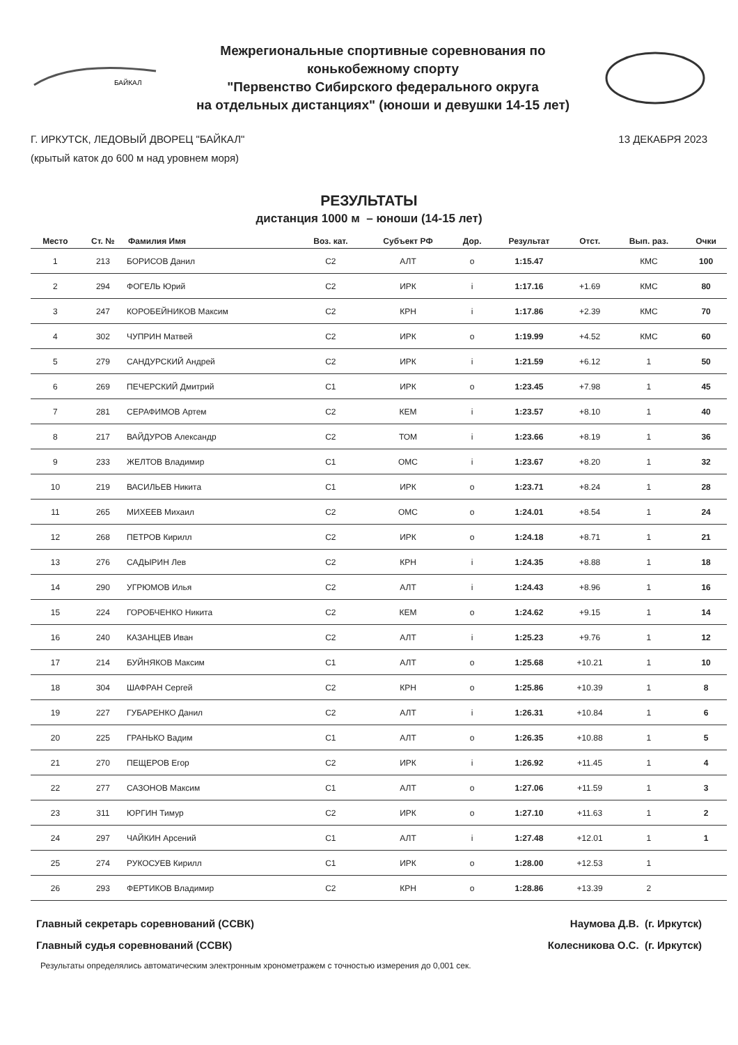БАЙКАЛ
Межрегиональные спортивные соревнования по
конькобежному спорту
"Первенство Сибирского федерального округа
на отдельных дистанциях" (юноши и девушки 14-15 лет)
Г. ИРКУТСК, ЛЕДОВЫЙ ДВОРЕЦ "БАЙКАЛ"
(крытый каток до 600 м над уровнем моря)
13 ДЕКАБРЯ 2023
РЕЗУЛЬТАТЫ
дистанция 1000 м – юноши (14-15 лет)
| Место | Ст. № | Фамилия Имя | Воз. кат. | Субъект РФ | Дор. | Результат | Отст. | Вып. раз. | Очки |
| --- | --- | --- | --- | --- | --- | --- | --- | --- | --- |
| 1 | 213 | БОРИСОВ Данил | С2 | АЛТ | o | 1:15.47 | | КМС | 100 |
| 2 | 294 | ФОГЕЛЬ Юрий | С2 | ИРК | i | 1:17.16 | +1.69 | КМС | 80 |
| 3 | 247 | КОРОБЕЙНИКОВ Максим | С2 | КРН | i | 1:17.86 | +2.39 | КМС | 70 |
| 4 | 302 | ЧУПРИН Матвей | С2 | ИРК | o | 1:19.99 | +4.52 | КМС | 60 |
| 5 | 279 | САНДУРСКИЙ Андрей | С2 | ИРК | i | 1:21.59 | +6.12 | 1 | 50 |
| 6 | 269 | ПЕЧЕРСКИЙ Дмитрий | С1 | ИРК | o | 1:23.45 | +7.98 | 1 | 45 |
| 7 | 281 | СЕРАФИМОВ Артем | С2 | КЕМ | i | 1:23.57 | +8.10 | 1 | 40 |
| 8 | 217 | ВАЙДУРОВ Александр | С2 | ТОМ | i | 1:23.66 | +8.19 | 1 | 36 |
| 9 | 233 | ЖЕЛТОВ Владимир | С1 | ОМС | i | 1:23.67 | +8.20 | 1 | 32 |
| 10 | 219 | ВАСИЛЬЕВ Никита | С1 | ИРК | o | 1:23.71 | +8.24 | 1 | 28 |
| 11 | 265 | МИХЕЕВ Михаил | С2 | ОМС | o | 1:24.01 | +8.54 | 1 | 24 |
| 12 | 268 | ПЕТРОВ Кирилл | С2 | ИРК | o | 1:24.18 | +8.71 | 1 | 21 |
| 13 | 276 | САДЫРИН Лев | С2 | КРН | i | 1:24.35 | +8.88 | 1 | 18 |
| 14 | 290 | УГРЮМОВ Илья | С2 | АЛТ | i | 1:24.43 | +8.96 | 1 | 16 |
| 15 | 224 | ГОРОБЧЕНКО Никита | С2 | КЕМ | o | 1:24.62 | +9.15 | 1 | 14 |
| 16 | 240 | КАЗАНЦЕВ Иван | С2 | АЛТ | i | 1:25.23 | +9.76 | 1 | 12 |
| 17 | 214 | БУЙНЯКОВ Максим | С1 | АЛТ | o | 1:25.68 | +10.21 | 1 | 10 |
| 18 | 304 | ШАФРАН Сергей | С2 | КРН | o | 1:25.86 | +10.39 | 1 | 8 |
| 19 | 227 | ГУБАРЕНКО Данил | С2 | АЛТ | i | 1:26.31 | +10.84 | 1 | 6 |
| 20 | 225 | ГРАНЬКО Вадим | С1 | АЛТ | o | 1:26.35 | +10.88 | 1 | 5 |
| 21 | 270 | ПЕЩЕРОВ Егор | С2 | ИРК | i | 1:26.92 | +11.45 | 1 | 4 |
| 22 | 277 | САЗОНОВ Максим | С1 | АЛТ | o | 1:27.06 | +11.59 | 1 | 3 |
| 23 | 311 | ЮРГИН Тимур | С2 | ИРК | o | 1:27.10 | +11.63 | 1 | 2 |
| 24 | 297 | ЧАЙКИН Арсений | С1 | АЛТ | i | 1:27.48 | +12.01 | 1 | 1 |
| 25 | 274 | РУКОСУЕВ Кирилл | С1 | ИРК | o | 1:28.00 | +12.53 | 1 | |
| 26 | 293 | ФЕРТИКОВ Владимир | С2 | КРН | o | 1:28.86 | +13.39 | 2 | |
Главный секретарь соревнований (ССВК)
Наумова Д.В. (г. Иркутск)
Главный судья соревнований (ССВК)
Колесникова О.С. (г. Иркутск)
Результаты определялись автоматическим электронным хронометражем с точностью измерения до 0,001 сек.